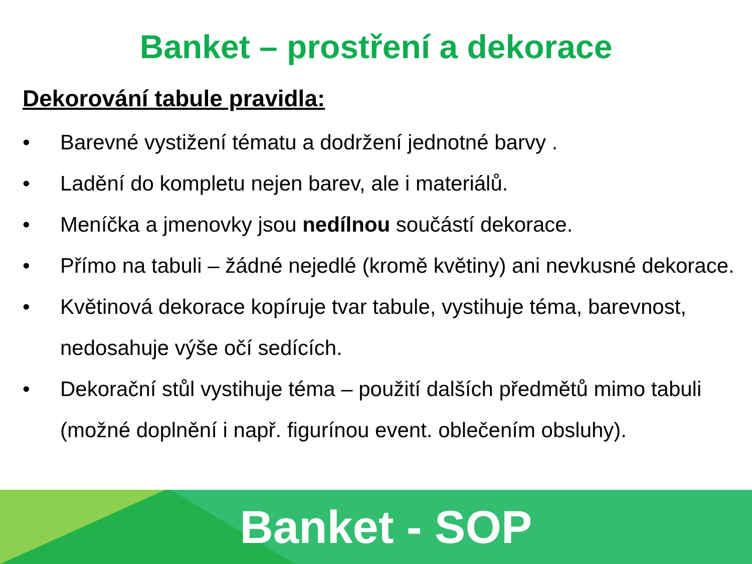Banket – prostření a dekorace
Dekorování tabule pravidla:
• Barevné vystižení tématu a dodržení jednotné barvy .
• Ladění do kompletu nejen barev, ale i materiálů.
• Meníčka a jmenovky jsou nedílnou součástí dekorace.
• Přímo na tabuli – žádné nejedlé (kromě květiny) ani nevkusné dekorace.
• Květinová dekorace kopíruje tvar tabule, vystihuje téma, barevnost, nedosahuje výše očí sedících.
• Dekorační stůl vystihuje téma – použití dalších předmětů mimo tabuli (možné doplnění i např. figurínou event. oblečením obsluhy).
Banket - SOP